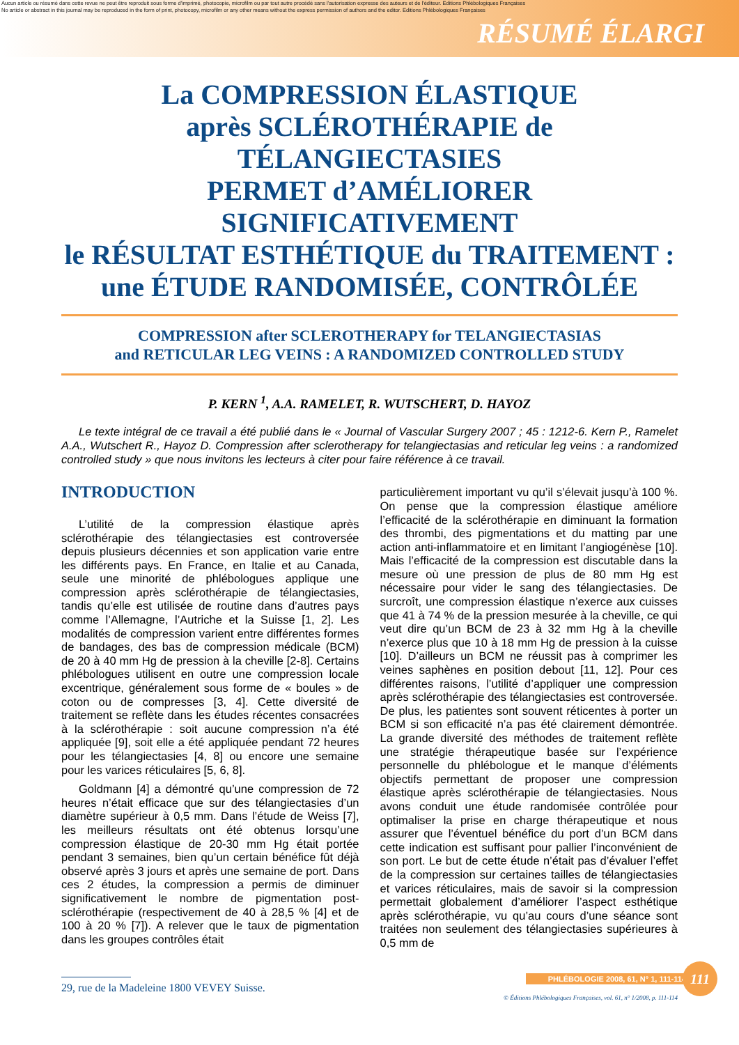Aucun article ou résumé dans cette revue ne peut être reproduit sous forme d'imprimé, photocopie, microfilm ou par tout autre procédé sans l'autorisation expresse des auteurs et de l'éditeur. Editions Phlébologiques Françaises
No article or abstract in this journal may be reproduced in the form of print, photocopy, microfilm or any other means without the express permission of authors and the editor. Editions Phlébologiques Françaises
RÉSUMÉ ÉLARGI
La COMPRESSION ÉLASTIQUE
après SCLÉROTHÉRAPIE de TÉLANGIECTASIES
PERMET d’AMÉLIORER SIGNIFICATIVEMENT
le RÉSULTAT ESTHÉTIQUE du TRAITEMENT :
une ÉTUDE RANDOMISÉE, CONTRÔLÉE
COMPRESSION after SCLEROTHERAPY for TELANGIECTASIAS
and RETICULAR LEG VEINS : A RANDOMIZED CONTROLLED STUDY
P. KERN <sup>1</sup>, A.A. RAMELET, R. WUTSCHERT, D. HAYOZ
Le texte intégral de ce travail a été publié dans le « Journal of Vascular Surgery 2007 ; 45 : 1212-6. Kern P., Ramelet A.A., Wutschert R., Hayoz D. Compression after sclerotherapy for telangiectasias and reticular leg veins : a randomized controlled study » que nous invitons les lecteurs à citer pour faire référence à ce travail.
INTRODUCTION
L’utilité de la compression élastique après sclérothérapie des télangiectasies est controversée depuis plusieurs décennies et son application varie entre les différents pays. En France, en Italie et au Canada, seule une minorité de phlébologues applique une compression après sclérothérapie de télangiectasies, tandis qu’elle est utilisée de routine dans d’autres pays comme l’Allemagne, l’Autriche et la Suisse [1, 2]. Les modalités de compression varient entre différentes formes de bandages, des bas de compression médicale (BCM) de 20 à 40 mm Hg de pression à la cheville [2-8]. Certains phlébologues utilisent en outre une compression locale excentrique, généralement sous forme de « boules » de coton ou de compresses [3, 4]. Cette diversité de traitement se reflète dans les études récentes consacrées à la sclérothérapie : soit aucune compression n’a été appliquée [9], soit elle a été appliquée pendant 72 heures pour les télangiectasies [4, 8] ou encore une semaine pour les varices réticulaires [5, 6, 8].
Goldmann [4] a démontré qu’une compression de 72 heures n’était efficace que sur des télangiectasies d’un diamètre supérieur à 0,5 mm. Dans l’étude de Weiss [7], les meilleurs résultats ont été obtenus lorsqu’une compression élastique de 20-30 mm Hg était portée pendant 3 semaines, bien qu’un certain bénéfice fût déjà observé après 3 jours et après une semaine de port. Dans ces 2 études, la compression a permis de diminuer significativement le nombre de pigmentation post-sclérothérapie (respectivement de 40 à 28,5 % [4] et de 100 à 20 % [7]). A relever que le taux de pigmentation dans les groupes contrôles était
particulièrement important vu qu’il s’élevait jusqu’à 100 %. On pense que la compression élastique améliore l’efficacité de la sclérothérapie en diminuant la formation des thrombi, des pigmentations et du matting par une action anti-inflammatoire et en limitant l’angiogénèse [10]. Mais l’efficacité de la compression est discutable dans la mesure où une pression de plus de 80 mm Hg est nécessaire pour vider le sang des télangiectasies. De surcroît, une compression élastique n’exerce aux cuisses que 41 à 74 % de la pression mesurée à la cheville, ce qui veut dire qu’un BCM de 23 à 32 mm Hg à la cheville n’exerce plus que 10 à 18 mm Hg de pression à la cuisse [10]. D’ailleurs un BCM ne réussit pas à comprimer les veines saphènes en position debout [11, 12]. Pour ces différentes raisons, l’utilité d’appliquer une compression après sclérothérapie des télangiectasies est controversée. De plus, les patientes sont souvent réticentes à porter un BCM si son efficacité n’a pas été clairement démontrée. La grande diversité des méthodes de traitement reflète une stratégie thérapeutique basée sur l’expérience personnelle du phlébologue et le manque d’éléments objectifs permettant de proposer une compression élastique après sclérothérapie de télangiectasies. Nous avons conduit une étude randomisée contrôlée pour optimaliser la prise en charge thérapeutique et nous assurer que l’éventuel bénéfice du port d’un BCM dans cette indication est suffisant pour pallier l’inconvénient de son port. Le but de cette étude n’était pas d’évaluer l’effet de la compression sur certaines tailles de télangiectasies et varices réticulaires, mais de savoir si la compression permettait globalement d’améliorer l’aspect esthétique après sclérothérapie, vu qu’au cours d’une séance sont traitées non seulement des télangiectasies supérieures à 0,5 mm de
29, rue de la Madeleine 1800 VEVEY Suisse.
© Éditions Phlébologiques Françaises, vol. 61, n° 1/2008, p. 111-114
PHLÉBOLOGIE 2008, 61, N° 1, 111-114
111